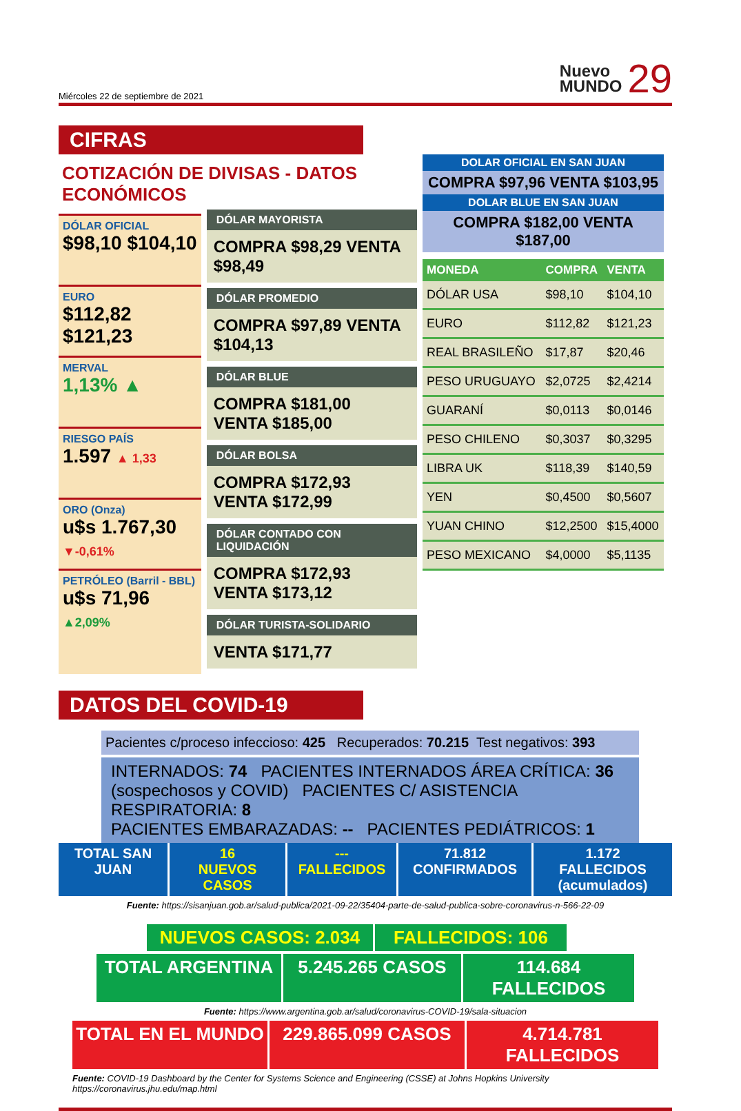Miércoles 22 de septiembre de 2021 Nuevo
MUNDO 29
CIFRAS
COTIZACIÓN DE DIVISAS - DATOS ECONÓMICOS
DÓLAR OFICIAL
$98,10 $104,10
EURO
$112,82 $121,23
MERVAL
1,13% ▲
RIESGO PAÍS
1.597 ▲ 1,33
ORO (Onza)
u$s 1.767,30 ▼-0,61%
PETRÓLEO (Barril - BBL)
u$s 71,96 ▲2,09%
DÓLAR MAYORISTA
COMPRA $98,29 VENTA $98,49
DÓLAR PROMEDIO
COMPRA $97,89 VENTA $104,13
DÓLAR BLUE
COMPRA $181,00 VENTA $185,00
DÓLAR BOLSA
COMPRA $172,93 VENTA $172,99
DÓLAR CONTADO CON LIQUIDACIÓN
COMPRA $172,93 VENTA $173,12
DÓLAR TURISTA-SOLIDARIO
VENTA $171,77
DOLAR OFICIAL EN SAN JUAN
COMPRA $97,96 VENTA $103,95
DOLAR BLUE EN SAN JUAN
COMPRA $182,00 VENTA $187,00
| MONEDA | COMPRA | VENTA |
| --- | --- | --- |
| DÓLAR USA | $98,10 | $104,10 |
| EURO | $112,82 | $121,23 |
| REAL BRASILEÑO | $17,87 | $20,46 |
| PESO URUGUAYO | $2,0725 | $2,4214 |
| GUARANÍ | $0,0113 | $0,0146 |
| PESO CHILENO | $0,3037 | $0,3295 |
| LIBRA UK | $118,39 | $140,59 |
| YEN | $0,4500 | $0,5607 |
| YUAN CHINO | $12,2500 | $15,4000 |
| PESO MEXICANO | $4,0000 | $5,1135 |
DATOS DEL COVID-19
Pacientes c/proceso infeccioso: 425 Recuperados: 70.215 Test negativos: 393
INTERNADOS: 74 PACIENTES INTERNADOS ÁREA CRÍTICA: 36
(sospechosos y COVID) PACIENTES C/ ASISTENCIA RESPIRATORIA: 8
PACIENTES EMBARAZADAS: -- PACIENTES PEDIÁTRICOS: 1
TOTAL SAN JUAN
16
NUEVOS CASOS
---
FALLECIDOS
71.812
CONFIRMADOS
1.172
FALLECIDOS (acumulados)
Fuente: https://sisanjuan.gob.ar/salud-publica/2021-09-22/35404-parte-de-salud-publica-sobre-coronavirus-n-566-22-09
NUEVOS CASOS: 2.034 FALLECIDOS: 106
TOTAL ARGENTINA 5.245.265 CASOS 114.684 FALLECIDOS
Fuente: https://www.argentina.gob.ar/salud/coronavirus-COVID-19/sala-situacion
TOTAL EN EL MUNDO 229.865.099 CASOS 4.714.781 FALLECIDOS
Fuente: COVID-19 Dashboard by the Center for Systems Science and Engineering (CSSE) at Johns Hopkins University
https://coronavirus.jhu.edu/map.html